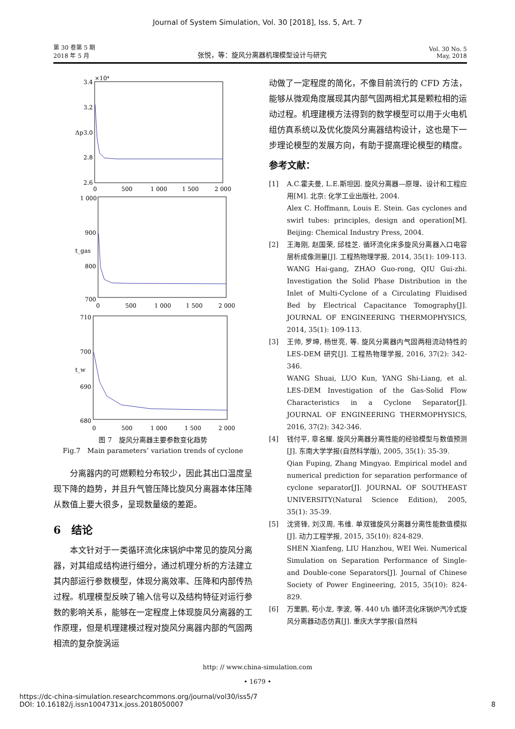Journal of System Simulation, Vol. 30 [2018], Iss. 5, Art. 7
第 30 卷第 5 期
2018 年 5 月
张悦，等：旋风分离器机理模型设计与研究
Vol. 30 No. 5
May, 2018
×10⁴
3.4
3.2
3.0
2.8
2.6
Δp
0
500
1 000
1 500
2 000
1 000
900
800
700
t_gas
0
500
1 000
1 500
2 000
710
700
690
680
t_w
0
500
1 000
1 500
2 000
图 7　旋风分离器主要参数变化趋势
Fig.7　Main parameters’ variation trends of cyclone
分离器内的可燃颗粒分布较少，因此其出口温度呈现下降的趋势，并且升气管压降比旋风分离器本体压降从数值上要大很多，呈现数量级的差距。
6　结论
本文针对于一类循环流化床锅炉中常见的旋风分离器，对其组成结构进行细分，通过机理分析的方法建立其内部运行参数模型，体现分离效率、压降和内部传热过程。机理模型反映了输入信号以及结构特征对运行参数的影响关系，能够在一定程度上体现旋风分离器的工作原理，但是机理建模过程对旋风分离器内部的气固两相流的复杂旋涡运
动做了一定程度的简化，不像目前流行的 CFD 方法，能够从微观角度展现其内部气固两相尤其是颗粒相的运动过程。机理建模方法得到的数学模型可以用于火电机组仿真系统以及优化旋风分离器结构设计，这也是下一步理论模型的发展方向，有助于提高理论模型的精度。
参考文献：
[1] A.C.霍夫曼, L.E.斯坦因. 旋风分离器—原理、设计和工程应用[M]. 北京: 化学工业出版社, 2004.
Alex C. Hoffmann, Louis E. Stein. Gas cyclones and swirl tubes: principles, design and operation[M]. Beijing: Chemical Industry Press, 2004.
[2] 王海刚, 赵国荣, 邱桂芝. 循环流化床多旋风分离器入口电容层析成像测量[J]. 工程热物理学报, 2014, 35(1): 109-113.
WANG Hai-gang, ZHAO Guo-rong, QIU Gui-zhi. Investigation the Solid Phase Distribution in the Inlet of Multi-Cyclone of a Circulating Fluidised Bed by Electrical Capacitance Tomography[J]. JOURNAL OF ENGINEERING THERMOPHYSICS, 2014, 35(1): 109-113.
[3] 王帅, 罗坤, 杨世亮, 等. 旋风分离器内气固两相流动特性的 LES-DEM 研究[J]. 工程热物理学报, 2016, 37(2): 342-346.
WANG Shuai, LUO Kun, YANG Shi-Liang, et al. LES-DEM Investigation of the Gas-Solid Flow Characteristics in a Cyclone Separator[J]. JOURNAL OF ENGINEERING THERMOPHYSICS, 2016, 37(2): 342-346.
[4] 钱付平, 章名耀. 旋风分离器分离性能的经验模型与数值预测[J]. 东南大学学报(自然科学版), 2005, 35(1): 35-39.
Qian Fuping, Zhang Mingyao. Empirical model and numerical prediction for separation performance of cyclone separator[J]. JOURNAL OF SOUTHEAST UNIVERSITY(Natural Science Edition), 2005, 35(1): 35-39.
[5] 沈贤锋, 刘汉周, 韦维. 单双锥旋风分离器分离性能数值模拟[J]. 动力工程学报, 2015, 35(10): 824-829.
SHEN Xianfeng, LIU Hanzhou, WEI Wei. Numerical Simulation on Separation Performance of Single-and Double-cone Separators[J]. Journal of Chinese Society of Power Engineering, 2015, 35(10): 824-829.
[6] 万里鹏, 苟小龙, 李波, 等. 440 t/h 循环流化床锅炉汽冷式旋风分离器动态仿真[J]. 重庆大学学报(自然科
http: // www.china-simulation.com
• 1679 •
https://dc-china-simulation.researchcommons.org/journal/vol30/iss5/7
DOI: 10.16182/j.issn1004731x.joss.2018050007
8